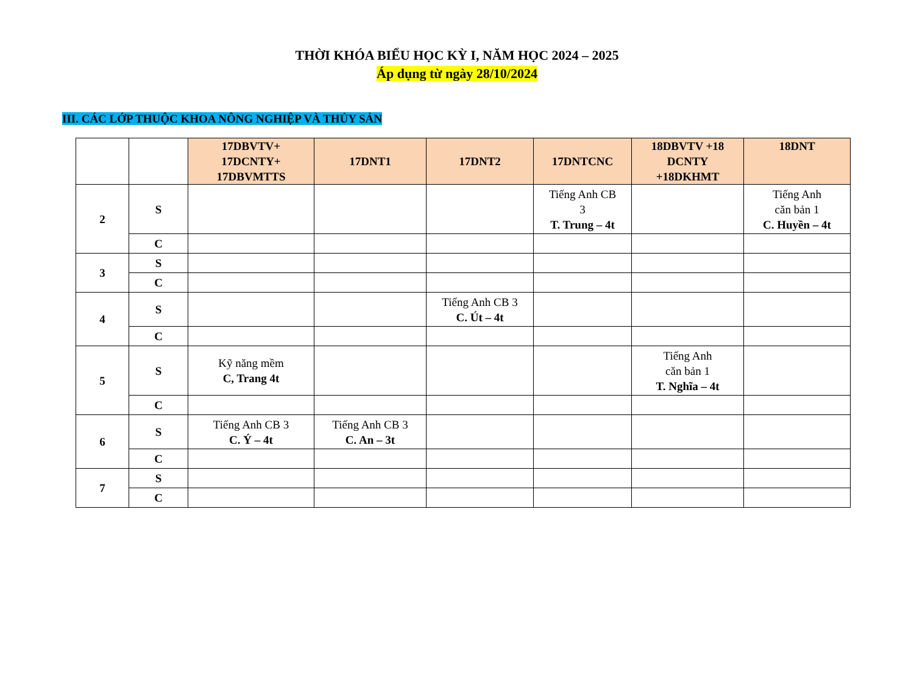THỜI KHÓA BIỂU HỌC KỲ I, NĂM HỌC 2024 – 2025
Áp dụng từ ngày 28/10/2024
III. CÁC LỚP THUỘC KHOA NÔNG NGHIỆP VÀ THỦY SẢN
| | | 17DBVTV+ 17DCNTY+ 17DBVMTTS | 17DNT1 | 17DNT2 | 17DNTCNC | 18DBVTV +18 DCNTY +18DKHMT | 18DNT |
| 2 | S | | | | Tiếng Anh CB 3 T. Trung – 4t | | Tiếng Anh căn bản 1 C. Huyền – 4t |
| | C | | | | | | |
| 3 | S | | | | | | |
| | C | | | | | | |
| 4 | S | | | Tiếng Anh CB 3 C. Út – 4t | | | |
| | C | | | | | | |
| 5 | S | Kỹ năng mềm C, Trang 4t | | | | Tiếng Anh căn bản 1 T. Nghĩa – 4t | |
| | C | | | | | | |
| 6 | S | Tiếng Anh CB 3 C. Ý – 4t | Tiếng Anh CB 3 C. An – 3t | | | | |
| | C | | | | | | |
| 7 | S | | | | | | |
| | C | | | | | | |